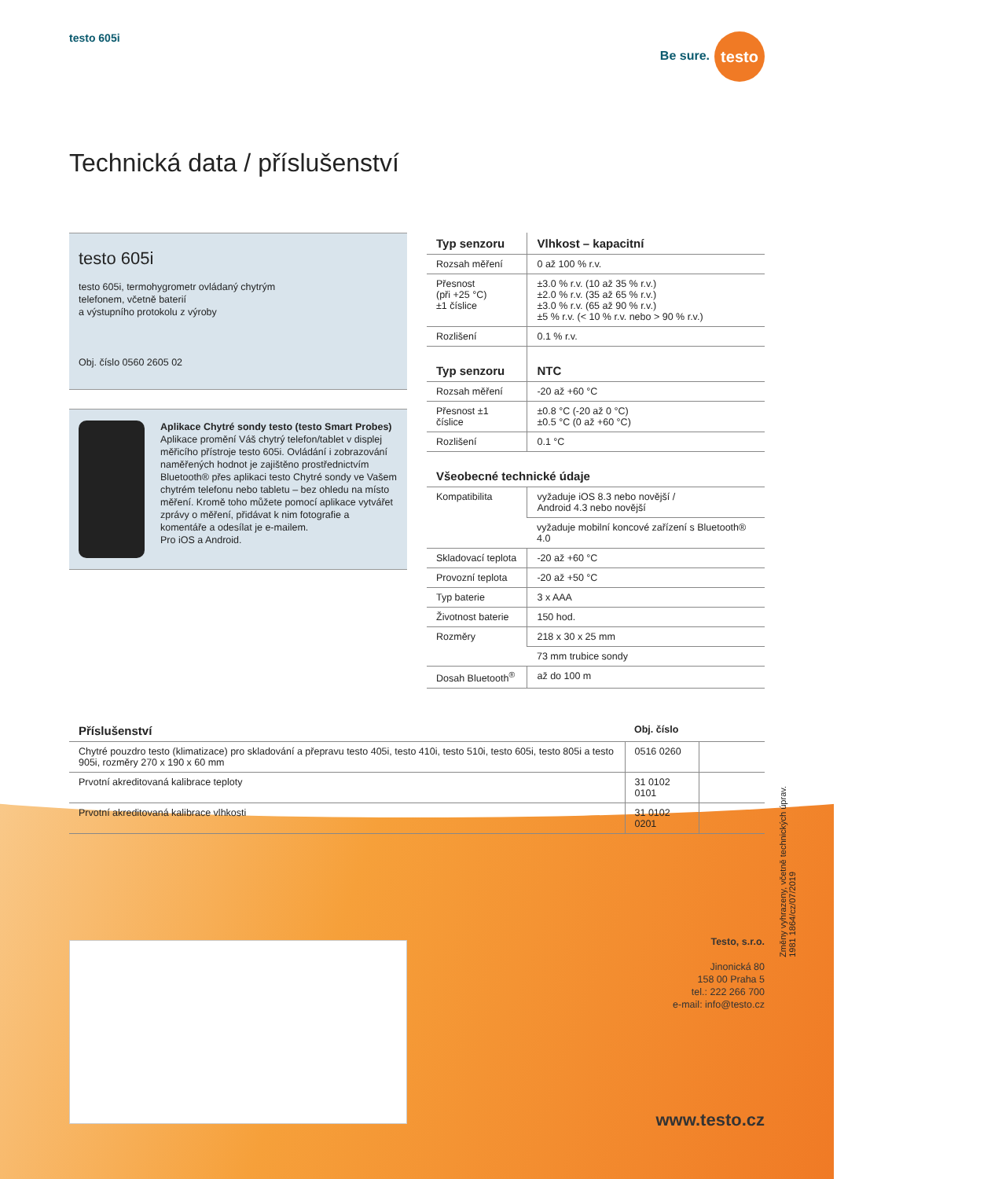testo 605i Be sure. testo
Technická data / příslušenství
testo 605i
testo 605i, termohygrometr ovládaný chytrým
telefonem, včetně baterií
a výstupního protokolu z výroby
Obj. číslo 0560 2605 02
Aplikace Chytré sondy testo (testo Smart Probes)
Aplikace promění Váš chytrý telefon/tablet v displej měřicího přístroje testo 605i. Ovládání i zobrazování naměřených hodnot je zajištěno prostřednictvím Bluetooth® přes aplikaci testo Chytré sondy ve Vašem chytrém telefonu nebo tabletu – bez ohledu na místo měření. Kromě toho můžete pomocí aplikace vytvářet zprávy o měření, přidávat k nim fotografie a komentáře a odesílat je e-mailem.
Pro iOS a Android.
| Typ senzoru | Vlhkost – kapacitní |
| --- | --- |
| Rozsah měření | 0 až 100 % r.v. |
| Přesnost (při +25 °C) ±1 číslice | ±3.0 % r.v. (10 až 35 % r.v.) ±2.0 % r.v. (35 až 65 % r.v.) ±3.0 % r.v. (65 až 90 % r.v.) ±5 % r.v. (< 10 % r.v. nebo > 90 % r.v.) |
| Rozlišení | 0.1 % r.v. |
| Typ senzoru | NTC |
| Rozsah měření | -20 až +60 °C |
| Přesnost ±1 číslice | ±0.8 °C (-20 až 0 °C) ±0.5 °C (0 až +60 °C) |
| Rozlišení | 0.1 °C |
| Všeobecné technické údaje | |
| Kompatibilita | vyžaduje iOS 8.3 nebo novější / Android 4.3 nebo novější |
| | vyžaduje mobilní koncové zařízení s Bluetooth® 4.0 |
| Skladovací teplota | -20 až +60 °C |
| Provozní teplota | -20 až +50 °C |
| Typ baterie | 3 x AAA |
| Životnost baterie | 150 hod. |
| Rozměry | 218 x 30 x 25 mm |
| | 73 mm trubice sondy |
| Dosah Bluetooth<sup>®</sup> | až do 100 m |
| Příslušenství | Obj. číslo | |
| --- | --- | --- |
| Chytré pouzdro testo (klimatizace) pro skladování a přepravu testo 405i, testo 410i, testo 510i, testo 605i, testo 805i a testo 905i, rozměry 270 x 190 x 60 mm | 0516 0260 | |
| Prvotní akreditovaná kalibrace teploty | 31 0102 0101 | |
| Prvotní akreditovaná kalibrace vlhkosti | 31 0102 0201 | |
Změny vyhrazeny, včetně technických úprav.
1981 1864/cz/07/2019
Testo, s.r.o.
Jinonická 80
158 00 Praha 5
tel.: 222 266 700
e-mail: info@testo.cz
www.testo.cz